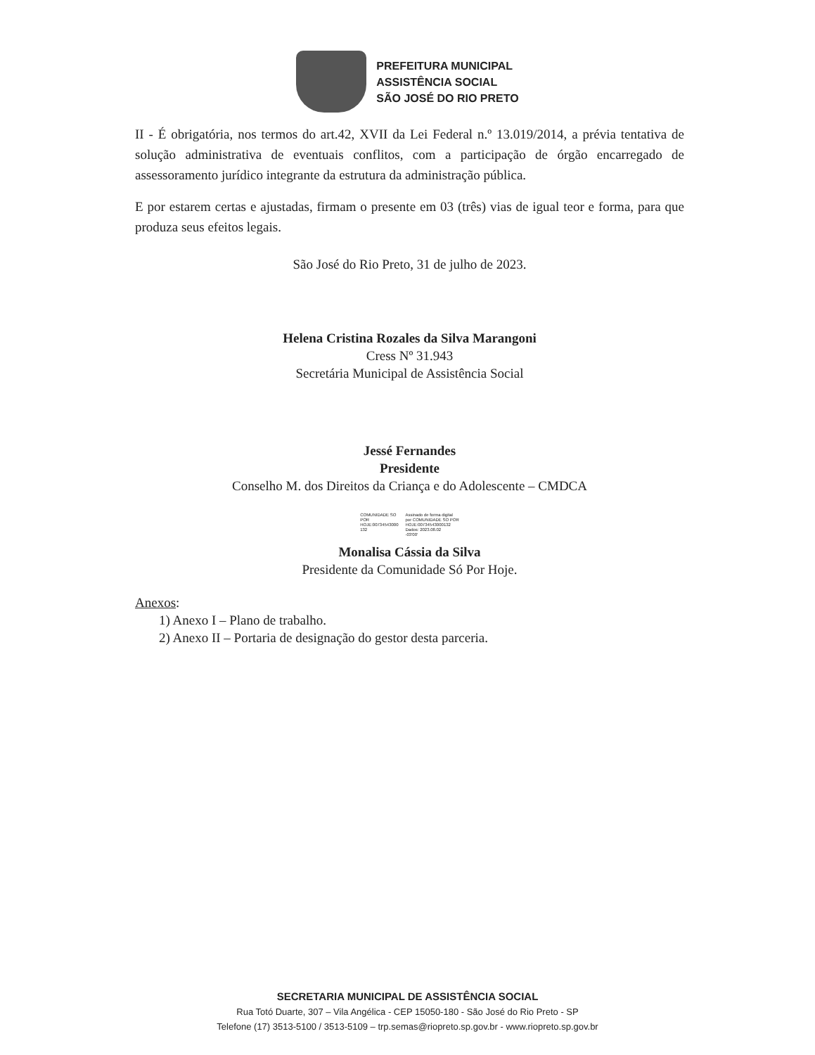PREFEITURA MUNICIPAL
ASSISTÊNCIA SOCIAL
SÃO JOSÉ DO RIO PRETO
II - É obrigatória, nos termos do art.42, XVII da Lei Federal n.º 13.019/2014, a prévia tentativa de solução administrativa de eventuais conflitos, com a participação de órgão encarregado de assessoramento jurídico integrante da estrutura da administração pública.
E por estarem certas e ajustadas, firmam o presente em 03 (três) vias de igual teor e forma, para que produza seus efeitos legais.
São José do Rio Preto, 31 de julho de 2023.
Helena Cristina Rozales da Silva Marangoni
Cress Nº 31.943
Secretária Municipal de Assistência Social
Jessé Fernandes
Presidente
Conselho M. dos Direitos da Criança e do Adolescente – CMDCA
COMUNIDADE SO
POR
HOJE:00734543000
132
Assinado de forma digital
por COMUNIDADE SO POR
HOJE:00734543000132
Dados: 2023.08.02
-03'00'
Monalisa Cássia da Silva
Presidente da Comunidade Só Por Hoje.
Anexos:
1) Anexo I – Plano de trabalho.
2) Anexo II – Portaria de designação do gestor desta parceria.
SECRETARIA MUNICIPAL DE ASSISTÊNCIA SOCIAL
Rua Totó Duarte, 307 – Vila Angélica - CEP 15050-180 - São José do Rio Preto - SP
Telefone (17) 3513-5100 / 3513-5109 – trp.semas@riopreto.sp.gov.br - www.riopreto.sp.gov.br